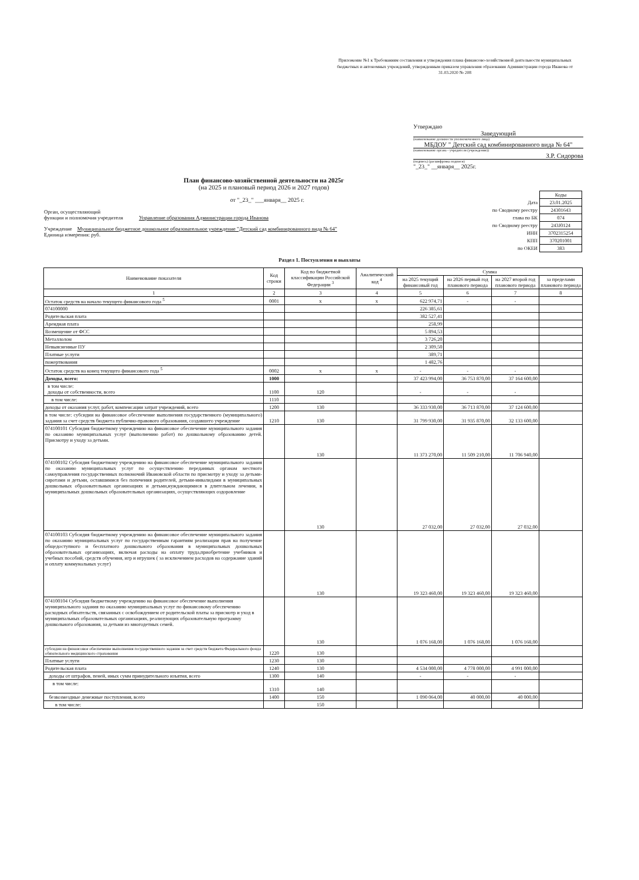Приложение №1 к Требованиям составления и утверждения плана финансово-хозяйственной деятельности муниципальных бюджетных и автономных учреждений, утвержденным приказом управления образования Администрации города Иванова от 31.03.2020 № 208
Утверждаю
Заведующий
(наименование должности уполномоченного лица)
МБДОУ " Детский сад комбинированного вида № 64"
(наименование органа - учредителя (учреждения))
З.Р. Сидорова
(подпись) (расшифровка подписи)
"_23_" __января__ 2025г.
План финансово-хозяйственной деятельности на 2025г
(на 2025 и плановый период 2026 и 2027 годов)
от "_23_" ___января__ 2025 г.
Орган, осуществляющий
функции и полномочия учредителя Управление образования Администрации города Иванова
Учреждение Муниципальное бюджетное дошкольное образовательное учреждение "Детский сад комбинированного вида № 64"
Единица измерения: руб.
| | Коды |
| Дата | 23.01.2025 |
| по Сводному реестру | 24301643 |
| глава по БК | 074 |
| по Сводному реестру | 243J0124 |
| ИНН | 3702315254 |
| КПП | 370201001 |
| по ОКЕИ | 383 |
Раздел 1. Поступления и выплаты
| Наименование показателя | Код строки | Код по бюджетной классификации Российской Федерации <sup>3</sup> | Аналитический код <sup>4</sup> | Сумма | | | |
| --- | --- | --- | --- | --- | --- | --- | --- |
| | | | | на 2025 текущий финансовый год | на 2026 первый год планового периода | на 2027 второй год планового периода | за пределами планового периода |
| 1 | 2 | 3 | 4 | 5 | 6 | 7 | 8 |
| Остаток средств на начало текущего финансового года <sup>5</sup> | 0001 | x | x | 622 974,71 | - | - | |
| 074100000 | | | | 226 385,61 | | | |
| Родительская плата | | | | 382 527,41 | | | |
| Арендная плата | | | | 258,99 | | | |
| Возмещение от ФСС | | | | 5 894,53 | | | |
| Металлолом | | | | 3 726,20 | | | |
| Невыясненные ПУ | | | | 2 309,50 | | | |
| Платные услуги | | | | 389,71 | | | |
| пожертвования | | | | 1 482,76 | | | |
| Остаток средств на конец текущего финансового года <sup>5</sup> | 0002 | x | x | - | - | - | |
| Доходы, всего: | 1000 | | | 37 423 994,00 | 36 753 870,00 | 37 164 600,00 | |
| в том числе: доходы от собственности, всего | 1100 | 120 | | - | - | - | |
| в том числе: | 1110 | | | | | | |
| доходы от оказания услуг, работ, компенсации затрат учреждений, всего | 1200 | 130 | | 36 333 930,00 | 36 713 870,00 | 37 124 600,00 | |
| в том числе: субсидии на финансовое обеспечение выполнения государственного (муниципального) задания за счет средств бюджета публично-правового образования, создавшего учреждение | 1210 | 130 | | 31 799 930,00 | 31 935 870,00 | 32 133 600,00 | |
| 074100101 Субсидия бюджетному учреждению на финансовое обеспечение муниципального задания по оказанию муниципальных услуг (выполнению работ) по дошкольному образованию детей. Присмотру и уходу за детьми. | | 130 | | 11 373 270,00 | 11 509 210,00 | 11 706 940,00 | |
| 074100102 Субсидия бюджетному учреждению на финансовое обеспечение муниципального задания по оказанию муниципальных услуг по осуществлению переданных органам местного самоуправления государственных полномочий Ивановской области по присмотру и уходу за детьми-сиротами и детьми, оставшимися без попечения родителей, детьми-инвалидами в муниципальных дошкольных образовательных организациях и детьми,нуждающимися в длительном лечении, в муниципальных дошкольных образовательных организациях, осуществляющих оздоровление | | 130 | | 27 032,00 | 27 032,00 | 27 032,00 | |
| 074100103 Субсидия бюджетному учреждению на финансовое обеспечение муниципального задания по оказанию муниципальных услуг по государственным гарантиям реализации прав на получение общедоступного и бесплатного дошкольного образования в муниципальных дошкольных образовательных организациях, включая расходы на оплату труда,приобретение учебников и учебных пособий, средств обучения, игр и игрушек ( за исключением расходов на содержание зданий и оплату коммунальных услуг) | | 130 | | 19 323 460,00 | 19 323 460,00 | 19 323 460,00 | |
| 074100104 Субсидия бюджетному учреждению на финансовое обеспечение выполнения муниципального задания по оказанию муниципальных услуг по финансовому обеспечению расходных обязательств, связанных с освобождением от родительской платы за присмотр и уход в муниципальных образовательных организациях, реализующих образовательную программу дошкольного образования, за детьми из многодетных семей. | | 130 | | 1 076 168,00 | 1 076 168,00 | 1 076 168,00 | |
| субсидии на финансовое обеспечение выполнения государственного задания за счет средств бюджета Федерального фонда обязательного медицинского страхования | 1220 | 130 | | | | | |
| Платные услуги | 1230 | 130 | | | | | |
| Родительская плата | 1240 | 130 | | 4 534 000,00 | 4 778 000,00 | 4 991 000,00 | |
| доходы от штрафов, пеней, иных сумм принудительного изъятия, всего | 1300 | 140 | | - | - | - | |
| в том числе: | 1310 | 140 | | | | | |
| безвозмездные денежные поступления, всего | 1400 | 150 | | 1 090 064,00 | 40 000,00 | 40 000,00 | |
| в том числе: | | 150 | | | | | |